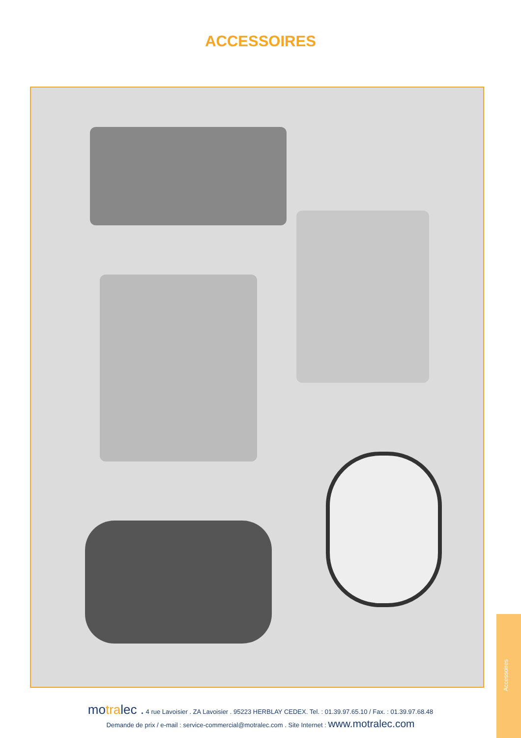ACCESSOIRES
motralec . 4 rue Lavoisier . ZA Lavoisier . 95223 HERBLAY CEDEX. Tel. : 01.39.97.65.10 / Fax. : 01.39.97.68.48
Demande de prix / e-mail : service-commercial@motralec.com . Site Internet : www.motralec.com
Accessoires